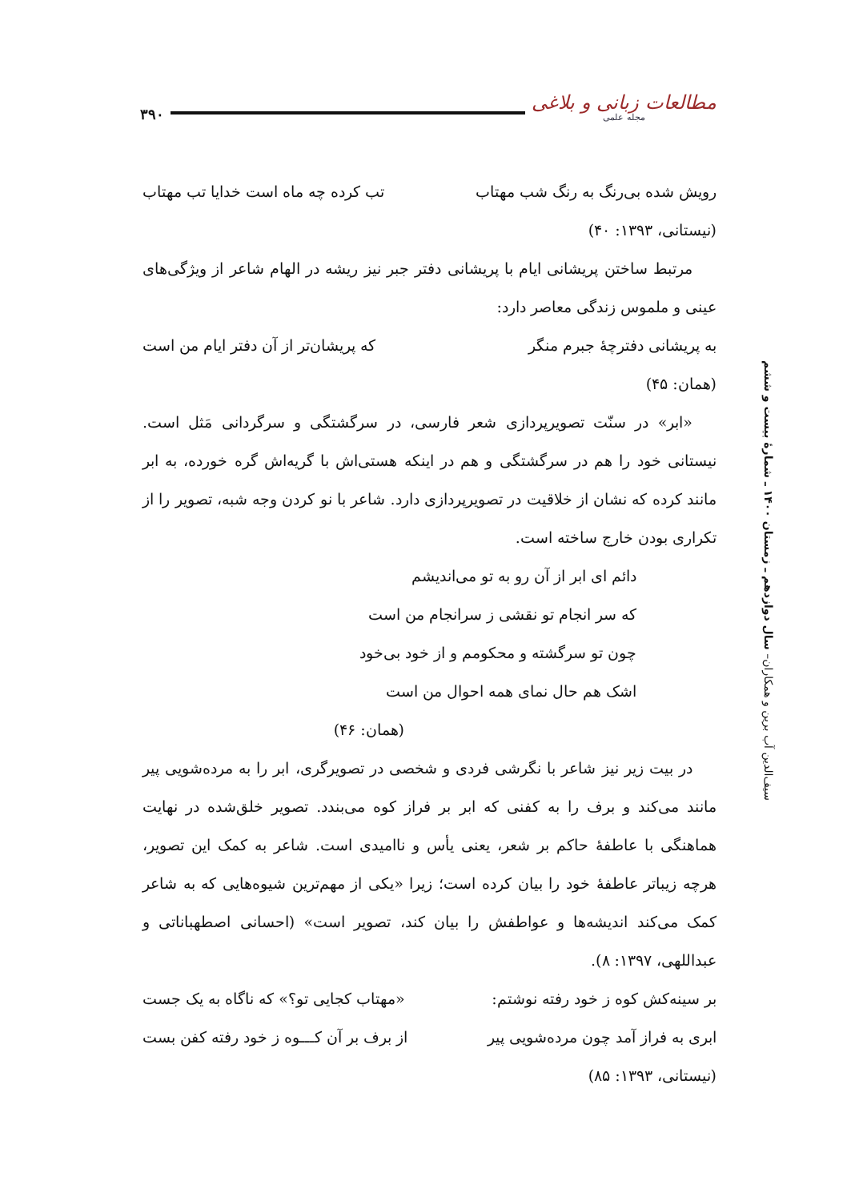۳۹۰
مطالعات زبانی و بلاغی
مجله علمی
رویش شده بی‌رنگ به رنگ شب مهتاب تب کرده چه ماه است خدایا تب مهتاب
(نیستانی، ۱۳۹۳: ۴۰)
مرتبط ساختن پریشانی ایام با پریشانی دفتر جبر نیز ریشه در الهام شاعر از ویژگی‌های عینی و ملموس زندگی معاصر دارد:
به پریشانی دفترچهٔ جبرم منگر که پریشان‌تر از آن دفتر ایام من است
(همان: ۴۵)
«ابر» در سنّت تصویرپردازی شعر فارسی، در سرگشتگی و سرگردانی مَثل است. نیستانی خود را هم در سرگشتگی و هم در اینکه هستی‌اش با گریه‌اش گره خورده، به ابر مانند کرده که نشان از خلاقیت در تصویرپردازی دارد. شاعر با نو کردن وجه شبه، تصویر را از تکراری بودن خارج ساخته است.
دائم ای ابر از آن رو به تو می‌اندیشم
که سر انجام تو نقشی ز سرانجام من است
چون تو سرگشته و محکومم و از خود بی‌خود
اشک هم حال نمای همه احوال من است
(همان: ۴۶)
در بیت زیر نیز شاعر با نگرشی فردی و شخصی در تصویرگری، ابر را به مرده‌شویی پیر مانند می‌کند و برف را به کفنی که ابر بر فراز کوه می‌بندد. تصویر خلق‌شده در نهایت هماهنگی با عاطفهٔ حاکم بر شعر، یعنی یأس و ناامیدی است. شاعر به کمک این تصویر، هرچه زیباتر عاطفهٔ خود را بیان کرده است؛ زیرا «یکی از مهم‌ترین شیوه‌هایی که به شاعر کمک می‌کند اندیشه‌ها و عواطفش را بیان کند، تصویر است» (احسانی اصطهباناتی و عبداللهی، ۱۳۹۷: ۸).
بر سینه‌کش کوه ز خود رفته نوشتم: «مهتاب کجایی تو؟» که ناگاه به یک جست
ابری به فراز آمد چون مرده‌شویی پیر از برف بر آن کـــوه ز خود رفته کفن بست
(نیستانی، ۱۳۹۳: ۸۵)
سیف‌الدین آب برین و همکاران– سال دوازدهم ـ زمستان ۱۴۰۰ ـ شمارهٔ بیست و ششم